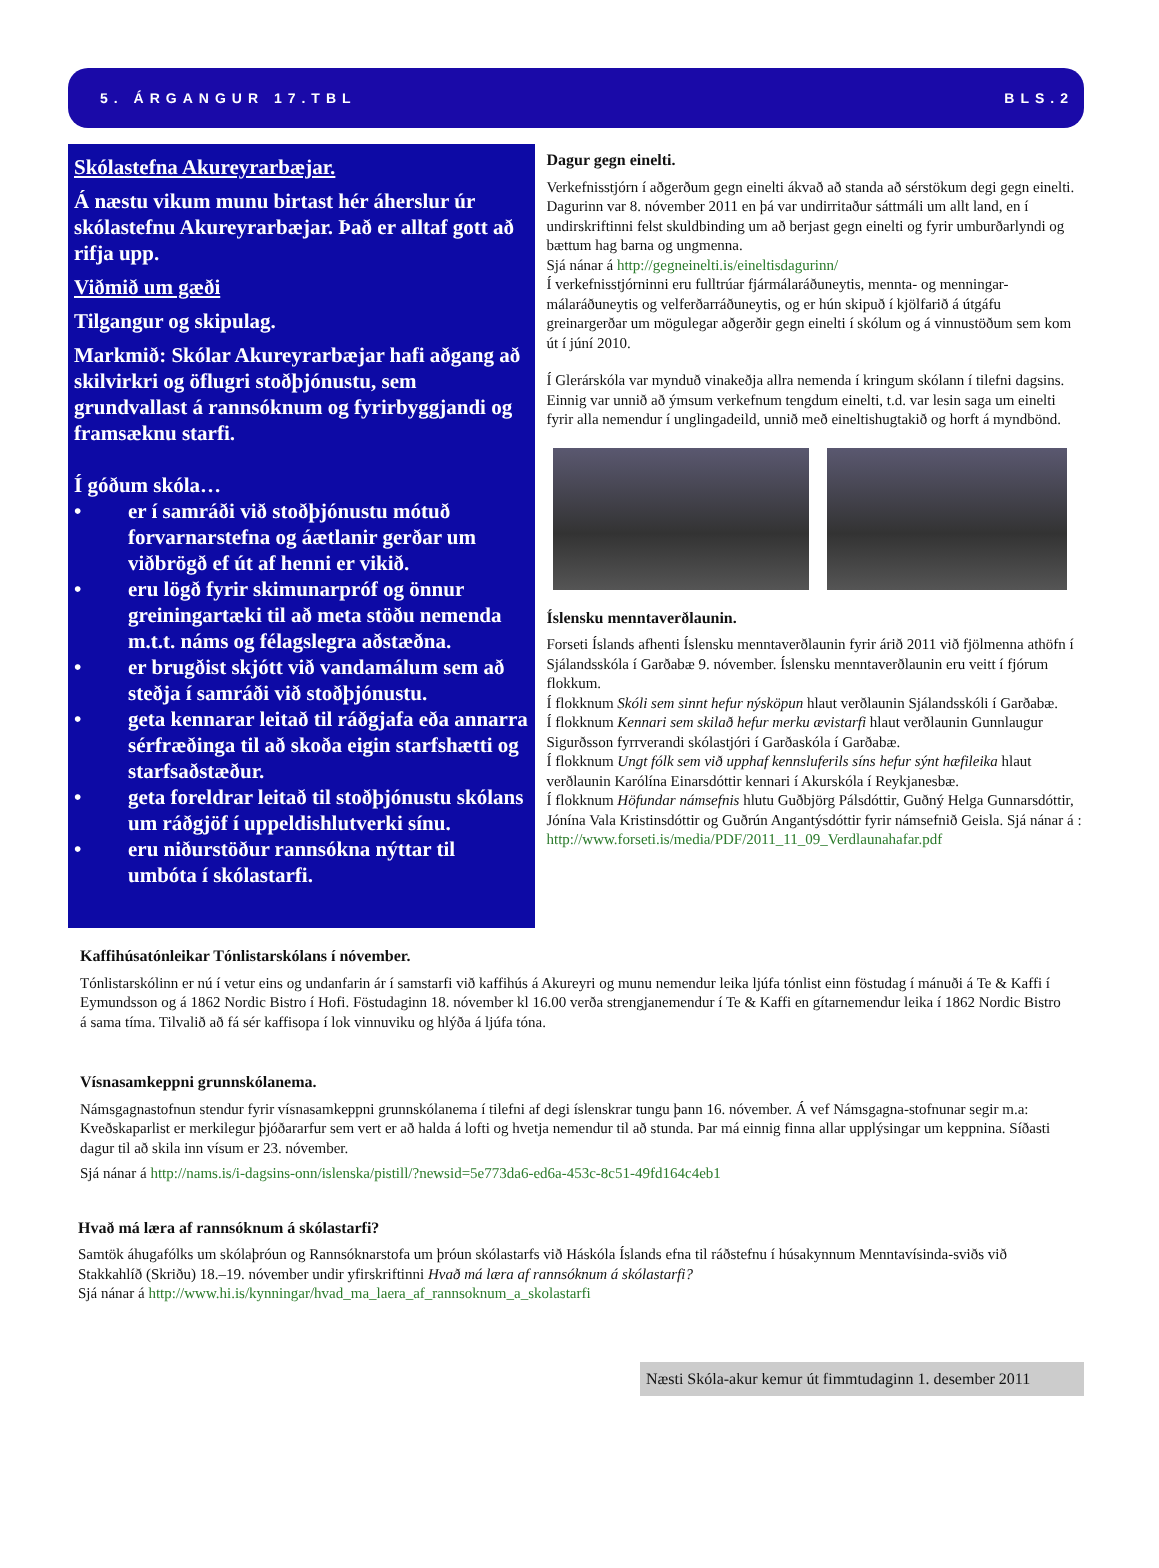5. ÁRGANGUR 17.TBL BLS.2
Skólastefna Akureyrarbæjar.
Á næstu vikum munu birtast hér áherslur úr skólastefnu Akureyrarbæjar. Það er alltaf gott að rifja upp.
Viðmið um gæði
Tilgangur og skipulag.
Markmið: Skólar Akureyrarbæjar hafi aðgang að skilvirkri og öflugri stoðþjónustu, sem grundvallast á rannsóknum og fyrirbyggjandi og framsæknu starfi.
Í góðum skóla…
• er í samráði við stoðþjónustu mótuð forvarnarstefna og áætlanir gerðar um viðbrögð ef út af henni er vikið.
• eru lögð fyrir skimunarpróf og önnur greiningartæki til að meta stöðu nemenda m.t.t. náms og félagslegra aðstæðna.
• er brugðist skjótt við vandamálum sem að steðja í samráði við stoðþjónustu.
• geta kennarar leitað til ráðgjafa eða annarra sérfræðinga til að skoða eigin starfshætti og starfsaðstæður.
• geta foreldrar leitað til stoðþjónustu skólans um ráðgjöf í uppeldishlutverki sínu.
• eru niðurstöður rannsókna nýttar til umbóta í skólastarfi.
Dagur gegn einelti.
Verkefnisstjórn í aðgerðum gegn einelti ákvað að standa að sérstökum degi gegn einelti. Dagurinn var 8. nóvember 2011 en þá var undirritaður sáttmáli um allt land, en í undirskriftinni felst skuldbinding um að berjast gegn einelti og fyrir umburðarlyndi og bættum hag barna og ungmenna.
Sjá nánar á http://gegneinelti.is/eineltisdagurinn/
Í verkefnisstjórninni eru fulltrúar fjármálaráðuneytis, mennta- og menningar-málaráðuneytis og velferðarráðuneytis, og er hún skipuð í kjölfarið á útgáfu greinargerðar um mögulegar aðgerðir gegn einelti í skólum og á vinnustöðum sem kom út í júní 2010.
Í Glerárskóla var mynduð vinakeðja allra nemenda í kringum skólann í tilefni dagsins. Einnig var unnið að ýmsum verkefnum tengdum einelti, t.d. var lesin saga um einelti fyrir alla nemendur í unglingadeild, unnið með eineltishugtakið og horft á myndbönd.
Íslensku menntaverðlaunin.
Forseti Íslands afhenti Íslensku menntaverðlaunin fyrir árið 2011 við fjölmenna athöfn í Sjálandsskóla í Garðabæ 9. nóvember. Íslensku menntaverðlaunin eru veitt í fjórum flokkum.
Í flokknum Skóli sem sinnt hefur nýsköpun hlaut verðlaunin Sjálandsskóli í Garðabæ.
Í flokknum Kennari sem skilað hefur merku ævistarfi hlaut verðlaunin Gunnlaugur Sigurðsson fyrrverandi skólastjóri í Garðaskóla í Garðabæ.
Í flokknum Ungt fólk sem við upphaf kennsluferils síns hefur sýnt hæfileika hlaut verðlaunin Karólína Einarsdóttir kennari í Akurskóla í Reykjanesbæ.
Í flokknum Höfundar námsefnis hlutu Guðbjörg Pálsdóttir, Guðný Helga Gunnarsdóttir, Jónína Vala Kristinsdóttir og Guðrún Angantýsdóttir fyrir námsefnið Geisla. Sjá nánar á :
http://www.forseti.is/media/PDF/2011_11_09_Verdlaunahafar.pdf
Kaffihúsatónleikar Tónlistarskólans í nóvember.
Tónlistarskólinn er nú í vetur eins og undanfarin ár í samstarfi við kaffihús á Akureyri og munu nemendur leika ljúfa tónlist einn föstudag í mánuði á Te & Kaffi í Eymundsson og á 1862 Nordic Bistro í Hofi. Föstudaginn 18. nóvember kl 16.00 verða strengjanemendur í Te & Kaffi en gítarnemendur leika í 1862 Nordic Bistro á sama tíma. Tilvalið að fá sér kaffisopa í lok vinnuviku og hlýða á ljúfa tóna.
Vísnasamkeppni grunnskólanema.
Námsgagnastofnun stendur fyrir vísnasamkeppni grunnskólanema í tilefni af degi íslenskrar tungu þann 16. nóvember. Á vef Námsgagna-stofnunar segir m.a: Kveðskaparlist er merkilegur þjóðararfur sem vert er að halda á lofti og hvetja nemendur til að stunda. Þar má einnig finna allar upplýsingar um keppnina. Síðasti dagur til að skila inn vísum er 23. nóvember.
Sjá nánar á http://nams.is/i-dagsins-onn/islenska/pistill/?newsid=5e773da6-ed6a-453c-8c51-49fd164c4eb1
Hvað má læra af rannsóknum á skólastarfi?
Samtök áhugafólks um skólaþróun og Rannsóknarstofa um þróun skólastarfs við Háskóla Íslands efna til ráðstefnu í húsakynnum Menntavísinda-sviðs við Stakkahlíð (Skriðu) 18.–19. nóvember undir yfirskriftinni Hvað má læra af rannsóknum á skólastarfi?
Sjá nánar á http://www.hi.is/kynningar/hvad_ma_laera_af_rannsoknum_a_skolastarfi
Næsti Skóla-akur kemur út fimmtudaginn 1. desember 2011